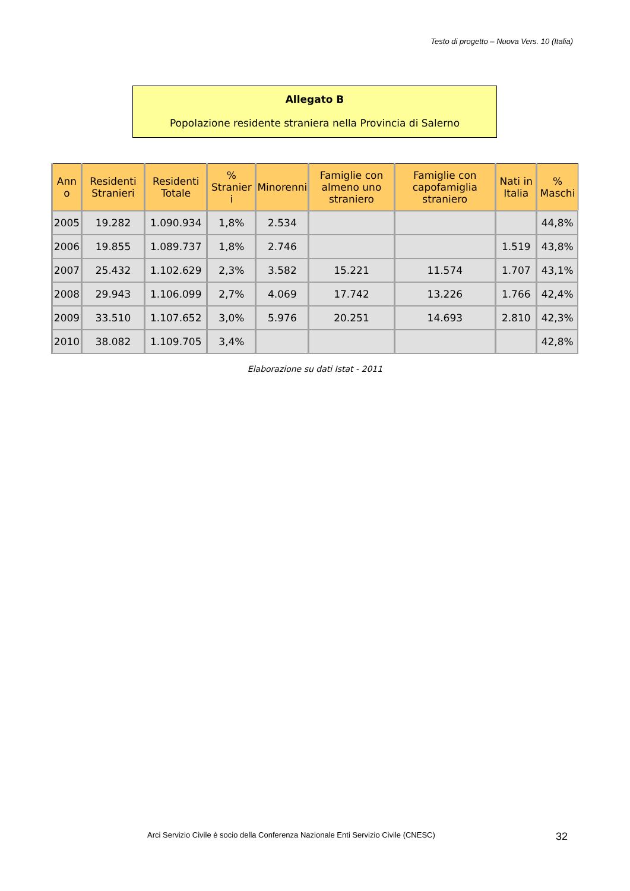Testo di progetto – Nuova Vers. 10 (Italia)
Allegato B
Popolazione residente straniera nella Provincia di Salerno
| Ann o | Residenti Stranieri | Residenti Totale | % Stranier i | Minorenni | Famiglie con almeno uno straniero | Famiglie con capofamiglia straniero | Nati in Italia | % Maschi |
| --- | --- | --- | --- | --- | --- | --- | --- | --- |
| 2005 | 19.282 | 1.090.934 | 1,8% | 2.534 | | | | 44,8% |
| 2006 | 19.855 | 1.089.737 | 1,8% | 2.746 | | | 1.519 | 43,8% |
| 2007 | 25.432 | 1.102.629 | 2,3% | 3.582 | 15.221 | 11.574 | 1.707 | 43,1% |
| 2008 | 29.943 | 1.106.099 | 2,7% | 4.069 | 17.742 | 13.226 | 1.766 | 42,4% |
| 2009 | 33.510 | 1.107.652 | 3,0% | 5.976 | 20.251 | 14.693 | 2.810 | 42,3% |
| 2010 | 38.082 | 1.109.705 | 3,4% | | | | | 42,8% |
Elaborazione su dati Istat - 2011
Arci Servizio Civile è socio della Conferenza Nazionale Enti Servizio Civile (CNESC)
32